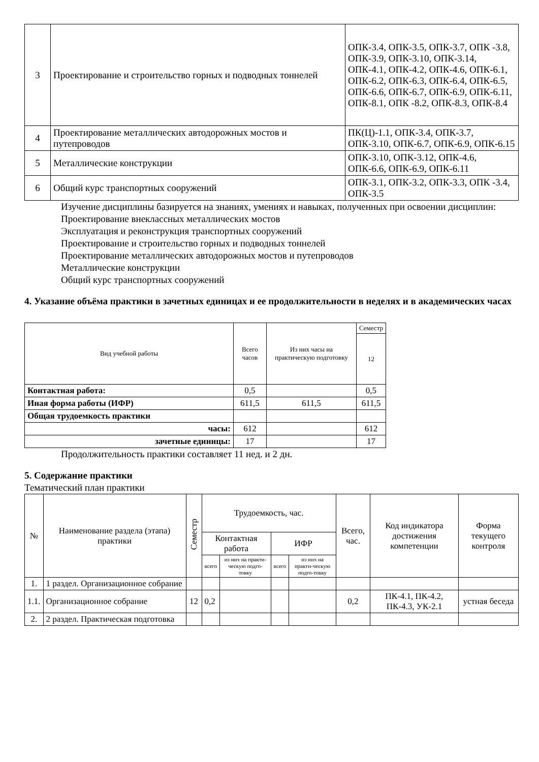| 3 | Проектирование и строительство горных и подводных тоннелей | ОПК-3.4, ОПК-3.5, ОПК-3.7, ОПК -3.8, ОПК-3.9, ОПК-3.10, ОПК-3.14, ОПК-4.1, ОПК-4.2, ОПК-4.6, ОПК-6.1, ОПК-6.2, ОПК-6.3, ОПК-6.4, ОПК-6.5, ОПК-6.6, ОПК-6.7, ОПК-6.9, ОПК-6.11, ОПК-8.1, ОПК -8.2, ОПК-8.3, ОПК-8.4 |
| 4 | Проектирование металлических автодорожных мостов и путепроводов | ПК(Ц)-1.1, ОПК-3.4, ОПК-3.7, ОПК-3.10, ОПК-6.7, ОПК-6.9, ОПК-6.15 |
| 5 | Металлические конструкции | ОПК-3.10, ОПК-3.12, ОПК-4.6, ОПК-6.6, ОПК-6.9, ОПК-6.11 |
| 6 | Общий курс транспортных сооружений | ОПК-3.1, ОПК-3.2, ОПК-3.3, ОПК -3.4, ОПК-3.5 |
Изучение дисциплины базируется на знаниях, умениях и навыках, полученных при освоении дисциплин:
Проектирование внеклассных металлических мостов
Эксплуатация и реконструкция транспортных сооружений
Проектирование и строительство горных и подводных тоннелей
Проектирование металлических автодорожных мостов и путепроводов
Металлические конструкции
Общий курс транспортных сооружений
4. Указание объёма практики в зачетных единицах и ее продолжительности в неделях и в академических часах
| Вид учебной работы | Всего часов | Из них часы на практическую подготовку | Семестр |
| | | | 12 |
| Контактная работа: | 0,5 | | 0,5 |
| Иная форма работы (ИФР) | 611,5 | 611,5 | 611,5 |
| Общая трудоемкость практики | | | |
| часы: | 612 | | 612 |
| зачетные единицы: | 17 | | 17 |
Продолжительность практики составляет 11 нед. и 2 дн.
5. Содержание практики
Тематический план практики
| № | Наименование раздела (этапа) практики | Семестр | Трудоемкость, час. | | | | Всего, час. | Код индикатора достижения компетенции | Форма текущего контроля |
| | | | Контактная работа | | ИФР | | | | |
| | | | всего | из них на практи-ческую подго-товку | всего | из них на практи-ческую подго-товку | | | |
| 1. | 1 раздел. Организационное собрание | | | | | | | | |
| 1.1. | Организационное собрание | 12 | 0,2 | | | | 0,2 | ПК-4.1, ПК-4.2, ПК-4.3, УК-2.1 | устная беседа |
| 2. | 2 раздел. Практическая подготовка | | | | | | | | |